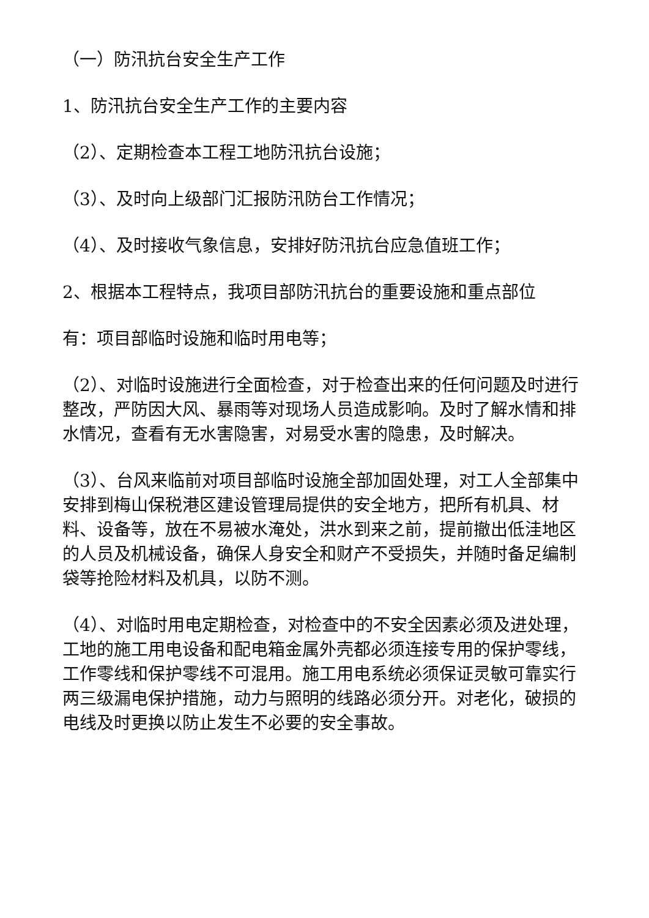（一）防汛抗台安全生产工作
1、防汛抗台安全生产工作的主要内容
（2）、定期检查本工程工地防汛抗台设施；
（3）、及时向上级部门汇报防汛防台工作情况；
（4）、及时接收气象信息，安排好防汛抗台应急值班工作；
2、根据本工程特点，我项目部防汛抗台的重要设施和重点部位
有：项目部临时设施和临时用电等；
（2）、对临时设施进行全面检查，对于检查出来的任何问题及时进行整改，严防因大风、暴雨等对现场人员造成影响。及时了解水情和排水情况，查看有无水害隐害，对易受水害的隐患，及时解决。
（3）、台风来临前对项目部临时设施全部加固处理，对工人全部集中安排到梅山保税港区建设管理局提供的安全地方，把所有机具、材料、设备等，放在不易被水淹处，洪水到来之前，提前撤出低洼地区的人员及机械设备，确保人身安全和财产不受损失，并随时备足编制袋等抢险材料及机具，以防不测。
（4）、对临时用电定期检查，对检查中的不安全因素必须及进处理，工地的施工用电设备和配电箱金属外壳都必须连接专用的保护零线，工作零线和保护零线不可混用。施工用电系统必须保证灵敏可靠实行两三级漏电保护措施，动力与照明的线路必须分开。对老化，破损的电线及时更换以防止发生不必要的安全事故。